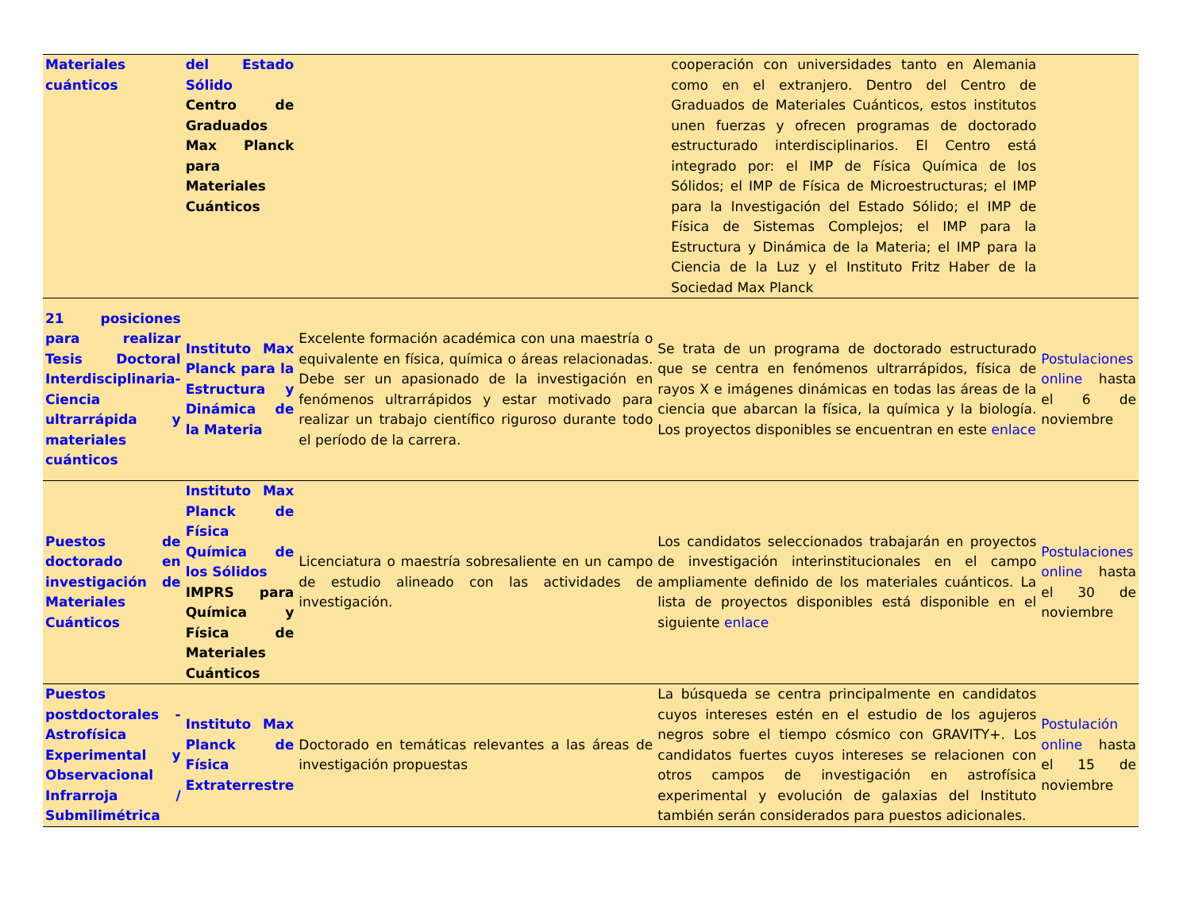| Materiales cuánticos | del Estado Sólido Centro de Graduados Max Planck para Materiales Cuánticos | | cooperación con universidades tanto en Alemania como en el extranjero. Dentro del Centro de Graduados de Materiales Cuánticos, estos institutos unen fuerzas y ofrecen programas de doctorado estructurado interdisciplinarios. El Centro está integrado por: el IMP de Física Química de los Sólidos; el IMP de Física de Microestructuras; el IMP para la Investigación del Estado Sólido; el IMP de Física de Sistemas Complejos; el IMP para la Estructura y Dinámica de la Materia; el IMP para la Ciencia de la Luz y el Instituto Fritz Haber de la Sociedad Max Planck | |
| 21 posiciones para realizar Tesis Doctoral Interdisciplinaria- Ciencia ultrarrápida y materiales cuánticos | Instituto Max Planck para la Estructura y Dinámica de la Materia | Excelente formación académica con una maestría o equivalente en física, química o áreas relacionadas. Debe ser un apasionado de la investigación en fenómenos ultrarrápidos y estar motivado para realizar un trabajo científico riguroso durante todo el período de la carrera. | Se trata de un programa de doctorado estructurado que se centra en fenómenos ultrarrápidos, física de rayos X e imágenes dinámicas en todas las áreas de la ciencia que abarcan la física, la química y la biología. Los proyectos disponibles se encuentran en este enlace | Postulaciones online hasta el 6 de noviembre |
| Puestos de doctorado en investigación de Materiales Cuánticos | Instituto Max Planck de Física Química de los Sólidos IMPRS para Química y Física de Materiales Cuánticos | Licenciatura o maestría sobresaliente en un campo de estudio alineado con las actividades de investigación. | Los candidatos seleccionados trabajarán en proyectos de investigación interinstitucionales en el campo ampliamente definido de los materiales cuánticos. La lista de proyectos disponibles está disponible en el siguiente enlace | Postulaciones online hasta el 30 de noviembre |
| Puestos postdoctorales - Astrofísica Experimental y Observacional Infrarroja / Submilimétrica | Instituto Max Planck de Física Extraterrestre | Doctorado en temáticas relevantes a las áreas de investigación propuestas | La búsqueda se centra principalmente en candidatos cuyos intereses estén en el estudio de los agujeros negros sobre el tiempo cósmico con GRAVITY+. Los candidatos fuertes cuyos intereses se relacionen con otros campos de investigación en astrofísica experimental y evolución de galaxias del Instituto también serán considerados para puestos adicionales. | Postulación online hasta el 15 de noviembre |